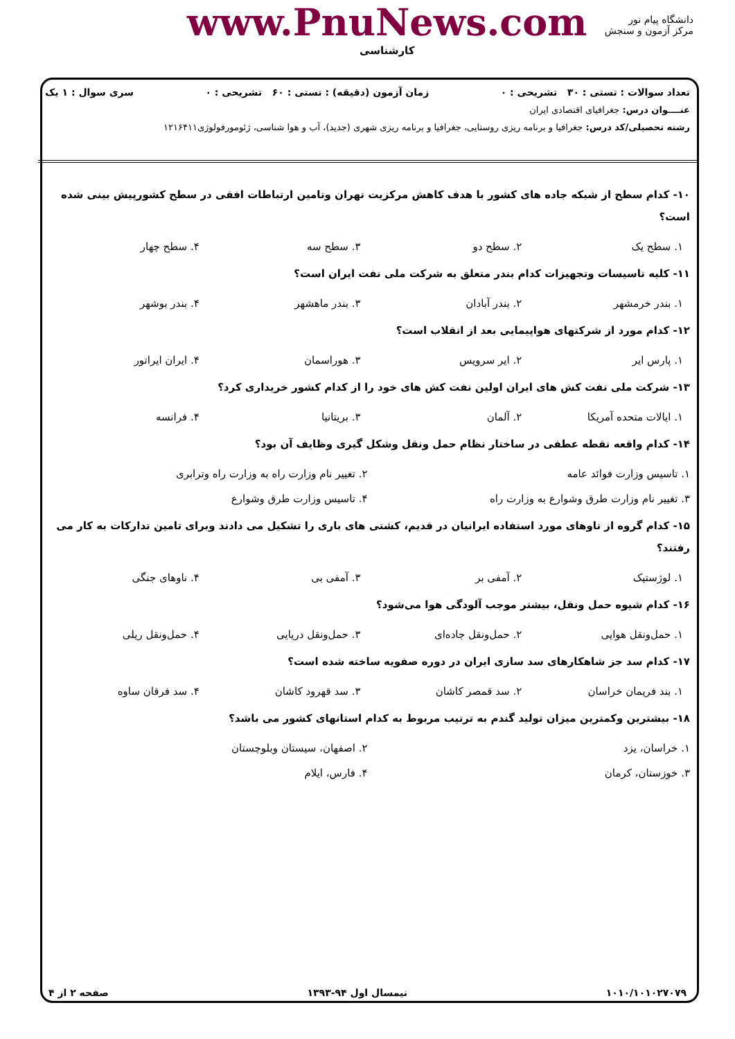دانشگاه پیام نور
مرکز آزمون و سنجش
www.PnuNews.com
کارشناسی
تعداد سوالات : تستی : ۳۰ تشریحی : ۰ زمان آزمون (دقیقه) : تستی : ۶۰ تشریحی : ۰ سری سوال : ۱ یک
عنــــوان درس: جغرافیای اقتصادی ایران
رشته تحصیلی/کد درس: جغرافیا و برنامه ریزی روستایی، جغرافیا و برنامه ریزی شهری (جدید)، آب و هوا شناسی، ژئومورفولوژی۱۲۱۶۴۱۱
۱۰- کدام سطح از شبکه جاده های کشور با هدف کاهش مرکزیت تهران وتامین ارتباطات افقی در سطح کشورپیش بینی شده است؟
۱. سطح یک ۲. سطح دو ۳. سطح سه ۴. سطح چهار
۱۱- کلیه تاسیسات وتجهیزات کدام بندر متعلق به شرکت ملی نفت ایران است؟
۱. بندر خرمشهر ۲. بندر آبادان ۳. بندر ماهشهر ۴. بندر بوشهر
۱۲- کدام مورد از شرکتهای هواپیمایی بعد از انقلاب است؟
۱. پارس ایر ۲. ایر سرویس ۳. هوراسمان ۴. ایران ایراتور
۱۳- شرکت ملی نفت کش های ایران اولین نفت کش های خود را از کدام کشور خریداری کرد؟
۱. ایالات متحده آمریکا ۲. آلمان ۳. بریتانیا ۴. فرانسه
۱۴- کدام واقعه نقطه عطفی در ساختار نظام حمل ونقل وشکل گیری وظایف آن بود؟
۱. تاسیس وزارت فوائد عامه ۲. تغییر نام وزارت راه به وزارت راه وترابری ۳. تغییر نام وزارت طرق وشوارع به وزارت راه ۴. تاسیس وزارت طرق وشوارع
۱۵- کدام گروه از ناوهای مورد استفاده ایرانیان در قدیم، کشتی های باری را تشکیل می دادند وبرای تامین تدارکات به کار می رفتند؟
۱. لوژستیک ۲. آمفی بر ۳. آمفی بی ۴. ناوهای جنگی
۱۶- کدام شیوه حمل ونقل، بیشتر موجب آلودگی هوا می‌شود؟
۱. حمل‌ونقل هوایی ۲. حمل‌ونقل جاده‌ای ۳. حمل‌ونقل دریایی ۴. حمل‌ونقل ریلی
۱۷- کدام سد جز شاهکارهای سد سازی ایران در دوره صفویه ساخته شده است؟
۱. بند فریمان خراسان ۲. سد قمصر کاشان ۳. سد قهرود کاشان ۴. سد فرقان ساوه
۱۸- بیشترین وکمترین میزان تولید گندم به ترتیب مربوط به کدام استانهای کشور می باشد؟
۱. خراسان، یزد ۲. اصفهان، سیستان وبلوچستان ۳. خوزستان، کرمان ۴. فارس، ایلام
۱۰۱۰/۱۰۱۰۲۷۰۷۹ نیمسال اول ۹۴-۱۳۹۳ صفحه ۲ از ۴